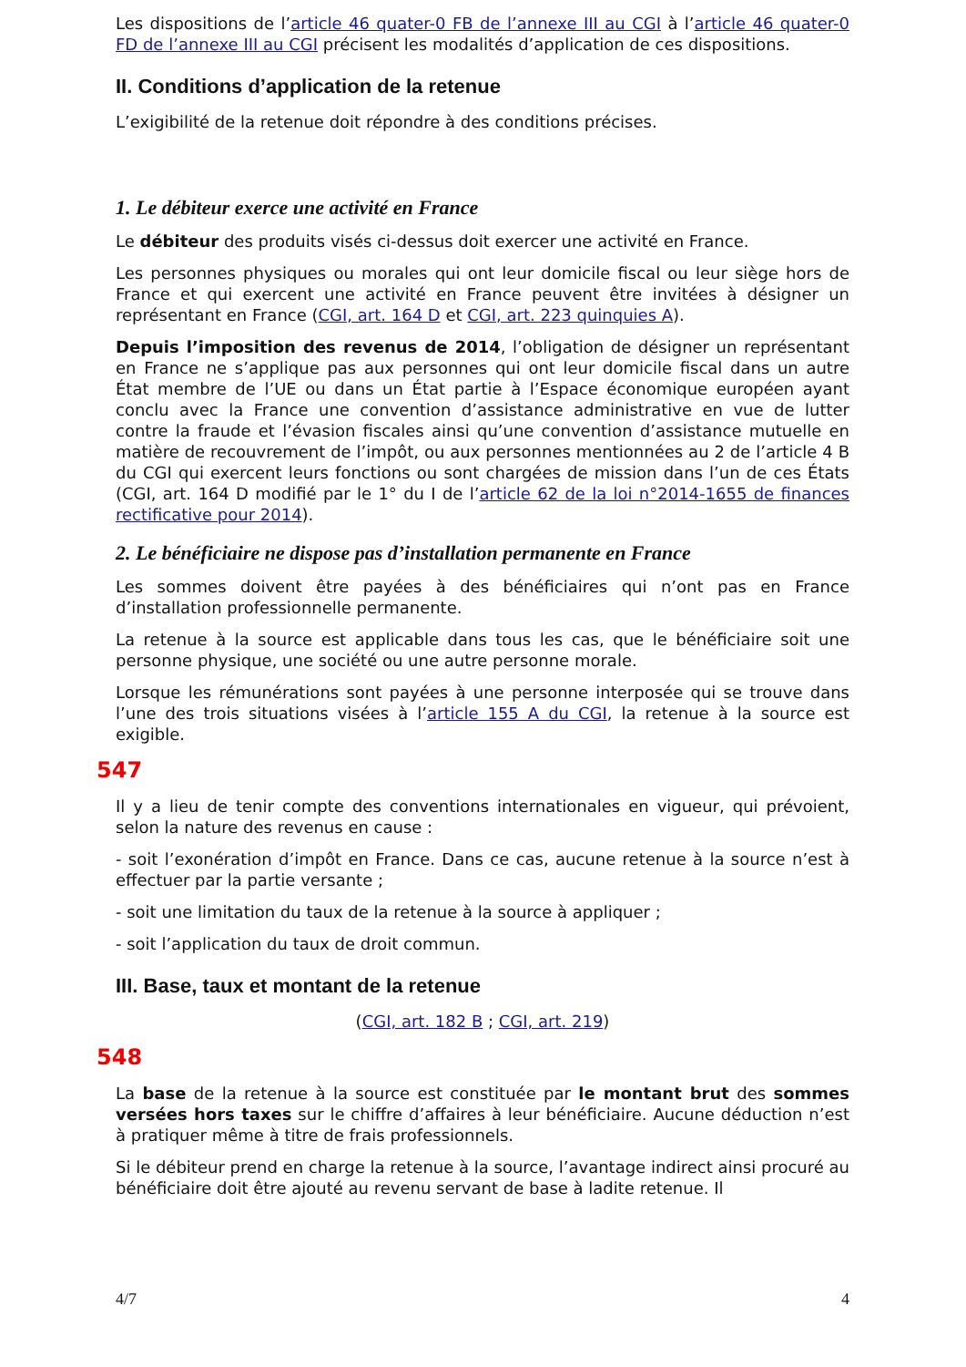Les dispositions de l’article 46 quater-0 FB de l’annexe III au CGI à l’article 46 quater-0 FD de l’annexe III au CGI précisent les modalités d’application de ces dispositions.
II. Conditions d’application de la retenue
L’exigibilité de la retenue doit répondre à des conditions précises.
1. Le débiteur exerce une activité en France
Le débiteur des produits visés ci-dessus doit exercer une activité en France.
Les personnes physiques ou morales qui ont leur domicile fiscal ou leur siège hors de France et qui exercent une activité en France peuvent être invitées à désigner un représentant en France (CGI, art. 164 D et CGI, art. 223 quinquies A).
Depuis l’imposition des revenus de 2014, l’obligation de désigner un représentant en France ne s’applique pas aux personnes qui ont leur domicile fiscal dans un autre État membre de l’UE ou dans un État partie à l’Espace économique européen ayant conclu avec la France une convention d’assistance administrative en vue de lutter contre la fraude et l’évasion fiscales ainsi qu’une convention d’assistance mutuelle en matière de recouvrement de l’impôt, ou aux personnes mentionnées au 2 de l’article 4 B du CGI qui exercent leurs fonctions ou sont chargées de mission dans l’un de ces États (CGI, art. 164 D modifié par le 1° du I de l’article 62 de la loi n°2014-1655 de finances rectificative pour 2014).
2. Le bénéficiaire ne dispose pas d’installation permanente en France
Les sommes doivent être payées à des bénéficiaires qui n’ont pas en France d’installation professionnelle permanente.
La retenue à la source est applicable dans tous les cas, que le bénéficiaire soit une personne physique, une société ou une autre personne morale.
Lorsque les rémunérations sont payées à une personne interposée qui se trouve dans l’une des trois situations visées à l’article 155 A du CGI, la retenue à la source est exigible.
547
Il y a lieu de tenir compte des conventions internationales en vigueur, qui prévoient, selon la nature des revenus en cause :
- soit l’exonération d’impôt en France. Dans ce cas, aucune retenue à la source n’est à effectuer par la partie versante ;
- soit une limitation du taux de la retenue à la source à appliquer ;
- soit l’application du taux de droit commun.
III. Base, taux et montant de la retenue
(CGI, art. 182 B ; CGI, art. 219)
548
La base de la retenue à la source est constituée par le montant brut des sommes versées hors taxes sur le chiffre d’affaires à leur bénéficiaire. Aucune déduction n’est à pratiquer même à titre de frais professionnels.
Si le débiteur prend en charge la retenue à la source, l’avantage indirect ainsi procuré au bénéficiaire doit être ajouté au revenu servant de base à ladite retenue. Il
4/7 4